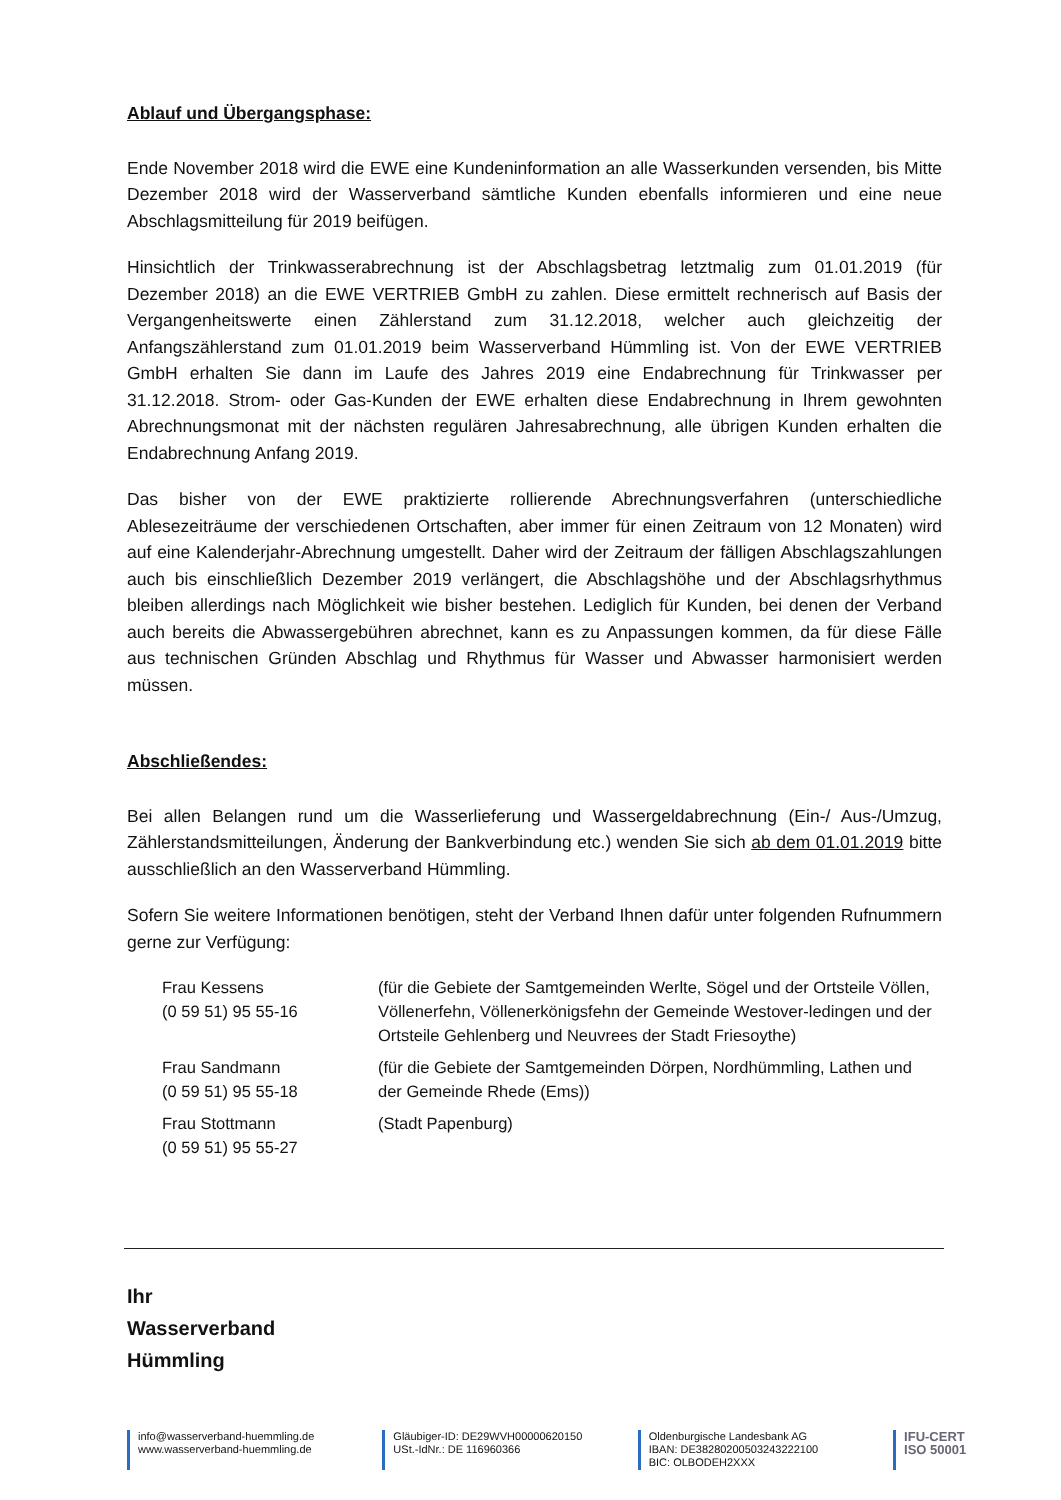Ablauf und Übergangsphase:
Ende November 2018 wird die EWE eine Kundeninformation an alle Wasserkunden versenden, bis Mitte Dezember 2018 wird der Wasserverband sämtliche Kunden ebenfalls informieren und eine neue Abschlagsmitteilung für 2019 beifügen.
Hinsichtlich der Trinkwasserabrechnung ist der Abschlagsbetrag letztmalig zum 01.01.2019 (für Dezember 2018) an die EWE VERTRIEB GmbH zu zahlen. Diese ermittelt rechnerisch auf Basis der Vergangenheitswerte einen Zählerstand zum 31.12.2018, welcher auch gleichzeitig der Anfangszählerstand zum 01.01.2019 beim Wasserverband Hümmling ist. Von der EWE VERTRIEB GmbH erhalten Sie dann im Laufe des Jahres 2019 eine Endabrechnung für Trinkwasser per 31.12.2018. Strom- oder Gas-Kunden der EWE erhalten diese Endabrechnung in Ihrem gewohnten Abrechnungsmonat mit der nächsten regulären Jahresabrechnung, alle übrigen Kunden erhalten die Endabrechnung Anfang 2019.
Das bisher von der EWE praktizierte rollierende Abrechnungsverfahren (unterschiedliche Ablesezeiträume der verschiedenen Ortschaften, aber immer für einen Zeitraum von 12 Monaten) wird auf eine Kalenderjahr-Abrechnung umgestellt. Daher wird der Zeitraum der fälligen Abschlagszahlungen auch bis einschließlich Dezember 2019 verlängert, die Abschlagshöhe und der Abschlagsrhythmus bleiben allerdings nach Möglichkeit wie bisher bestehen. Lediglich für Kunden, bei denen der Verband auch bereits die Abwassergebühren abrechnet, kann es zu Anpassungen kommen, da für diese Fälle aus technischen Gründen Abschlag und Rhythmus für Wasser und Abwasser harmonisiert werden müssen.
Abschließendes:
Bei allen Belangen rund um die Wasserlieferung und Wassergeldabrechnung (Ein-/ Aus-/Umzug, Zählerstandsmitteilungen, Änderung der Bankverbindung etc.) wenden Sie sich ab dem 01.01.2019 bitte ausschließlich an den Wasserverband Hümmling.
Sofern Sie weitere Informationen benötigen, steht der Verband Ihnen dafür unter folgenden Rufnummern gerne zur Verfügung:
Frau Kessens
(0 59 51) 95 55-16
(für die Gebiete der Samtgemeinden Werlte, Sögel und der Ortsteile Völlen, Völlenerfehn, Völlenerkönigsfehn der Gemeinde Westover-ledingen und der Ortsteile Gehlenberg und Neuvrees der Stadt Friesoythe)
Frau Sandmann
(0 59 51) 95 55-18
(für die Gebiete der Samtgemeinden Dörpen, Nordhümmling, Lathen und der Gemeinde Rhede (Ems))
Frau Stottmann
(0 59 51) 95 55-27
(Stadt Papenburg)
Ihr
Wasserverband
Hümmling
info@wasserverband-huemmling.de
www.wasserverband-huemmling.de
Gläubiger-ID: DE29WVH00000620150
USt.-IdNr.: DE 116960366
Oldenburgische Landesbank AG
IBAN: DE38280200503243222100
BIC: OLBODEH2XXX
IFU-CERT
ISO 50001